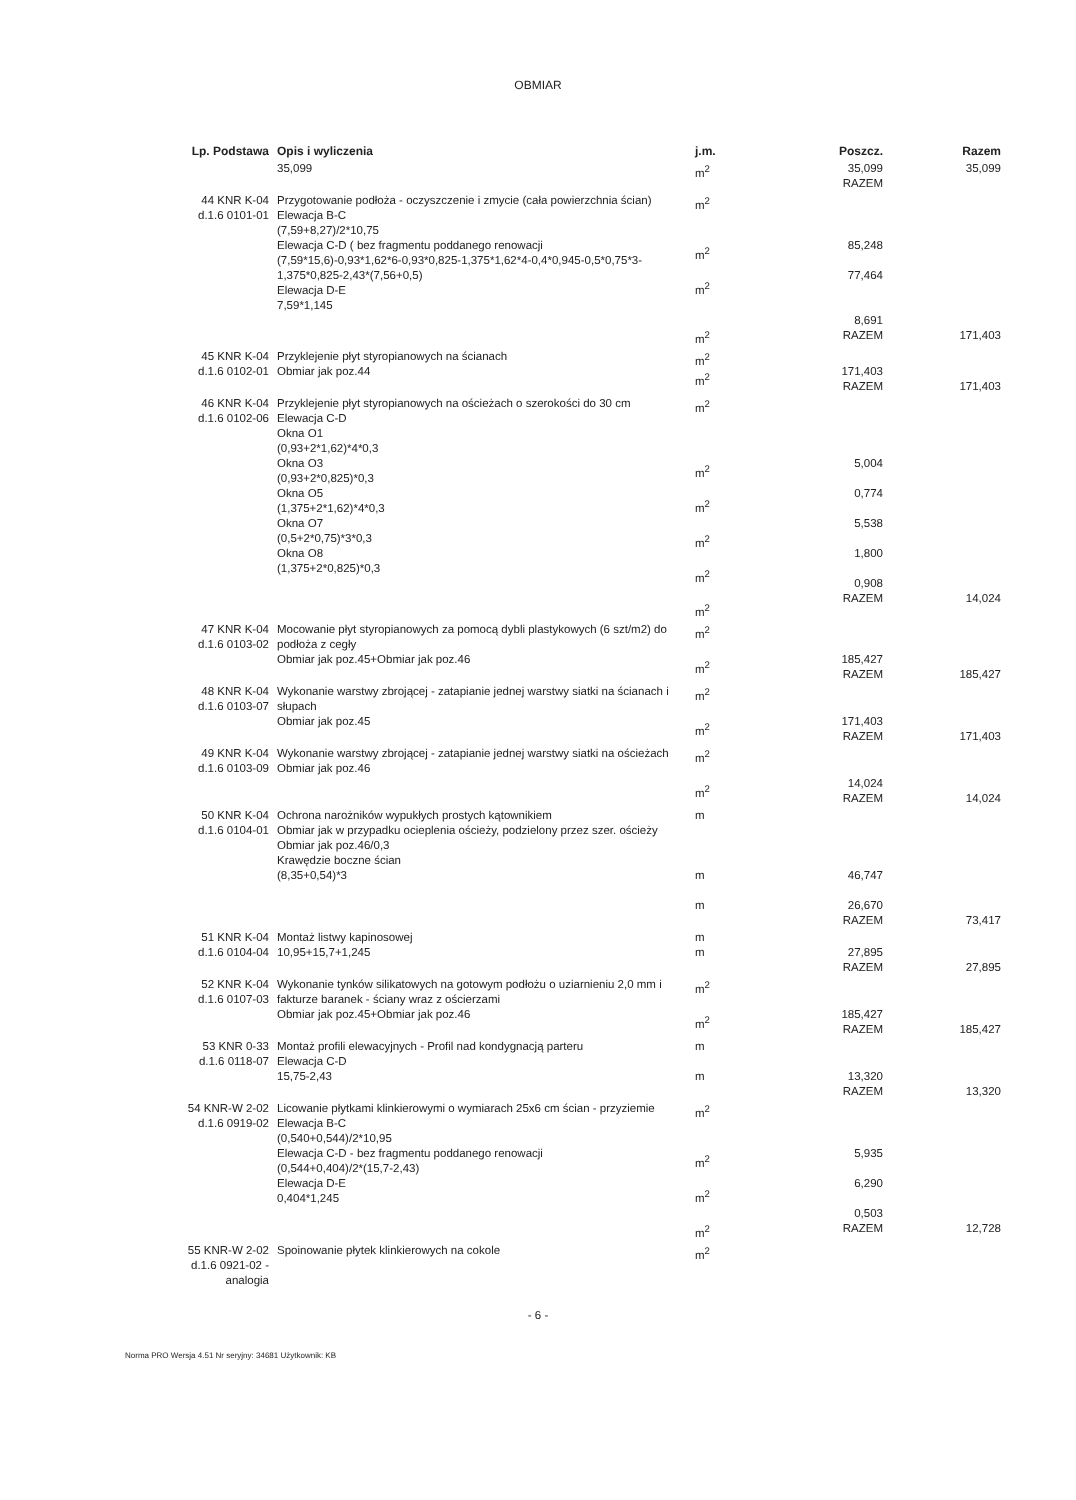OBMIAR
| Lp. Podstawa | Opis i wyliczenia | j.m. | Poszcz. | Razem |
| --- | --- | --- | --- | --- |
| | 35,099 | m<sup>2</sup> | 35,099 RAZEM | 35,099 |
| 44 KNR K-04 d.1.6 0101-01 | Przygotowanie podłoża - oczyszczenie i zmycie (cała powierzchnia ścian) Elewacja B-C (7,59+8,27)/2*10,75 Elewacja C-D ( bez fragmentu poddanego renowacji (7,59*15,6)-0,93*1,62*6-0,93*0,825-1,375*1,62*4-0,4*0,945-0,5*0,75*3-1,375*0,825-2,43*(7,56+0,5) Elewacja D-E 7,59*1,145 | m<sup>2</sup> m<sup>2</sup> m<sup>2</sup> m<sup>2</sup> | 85,248 77,464 8,691 RAZEM | 171,403 |
| 45 KNR K-04 d.1.6 0102-01 | Przyklejenie płyt styropianowych na ścianach Obmiar jak poz.44 | m<sup>2</sup> m<sup>2</sup> | 171,403 RAZEM | 171,403 |
| 46 KNR K-04 d.1.6 0102-06 | Przyklejenie płyt styropianowych na ościeżach o szerokości do 30 cm Elewacja C-D Okna O1 (0,93+2*1,62)*4*0,3 Okna O3 (0,93+2*0,825)*0,3 Okna O5 (1,375+2*1,62)*4*0,3 Okna O7 (0,5+2*0,75)*3*0,3 Okna O8 (1,375+2*0,825)*0,3 | m<sup>2</sup> m<sup>2</sup> m<sup>2</sup> m<sup>2</sup> m<sup>2</sup> m<sup>2</sup> | 5,004 0,774 5,538 1,800 0,908 RAZEM | 14,024 |
| 47 KNR K-04 d.1.6 0103-02 | Mocowanie płyt styropianowych za pomocą dybli plastykowych (6 szt/m2) do podłoża z cegły Obmiar jak poz.45+Obmiar jak poz.46 | m<sup>2</sup> m<sup>2</sup> | 185,427 RAZEM | 185,427 |
| 48 KNR K-04 d.1.6 0103-07 | Wykonanie warstwy zbrojącej - zatapianie jednej warstwy siatki na ścianach i słupach Obmiar jak poz.45 | m<sup>2</sup> m<sup>2</sup> | 171,403 RAZEM | 171,403 |
| 49 KNR K-04 d.1.6 0103-09 | Wykonanie warstwy zbrojącej - zatapianie jednej warstwy siatki na ościeżach Obmiar jak poz.46 | m<sup>2</sup> m<sup>2</sup> | 14,024 RAZEM | 14,024 |
| 50 KNR K-04 d.1.6 0104-01 | Ochrona narożników wypukłych prostych kątownikiem Obmiar jak w przypadku ocieplenia ościeży, podzielony przez szer. ościeży Obmiar jak poz.46/0,3 Krawędzie boczne ścian (8,35+0,54)*3 | m m m | 46,747 26,670 RAZEM | 73,417 |
| 51 KNR K-04 d.1.6 0104-04 | Montaż listwy kapinosowej 10,95+15,7+1,245 | m m | 27,895 RAZEM | 27,895 |
| 52 KNR K-04 d.1.6 0107-03 | Wykonanie tynków silikatowych na gotowym podłożu o uziarnieniu 2,0 mm i fakturze baranek - ściany wraz z ościerzami Obmiar jak poz.45+Obmiar jak poz.46 | m<sup>2</sup> m<sup>2</sup> | 185,427 RAZEM | 185,427 |
| 53 KNR 0-33 d.1.6 0118-07 | Montaż profili elewacyjnych - Profil nad kondygnacją parteru Elewacja C-D 15,75-2,43 | m m | 13,320 RAZEM | 13,320 |
| 54 KNR-W 2-02 d.1.6 0919-02 | Licowanie płytkami klinkierowymi o wymiarach 25x6 cm ścian - przyziemie Elewacja B-C (0,540+0,544)/2*10,95 Elewacja C-D - bez fragmentu poddanego renowacji (0,544+0,404)/2*(15,7-2,43) Elewacja D-E 0,404*1,245 | m<sup>2</sup> m<sup>2</sup> m<sup>2</sup> m<sup>2</sup> | 5,935 6,290 0,503 RAZEM | 12,728 |
| 55 KNR-W 2-02 d.1.6 0921-02 - analogia | Spoinowanie płytek klinkierowych na cokole | m<sup>2</sup> | | |
- 6 -
Norma PRO Wersja 4.51 Nr seryjny: 34681 Użytkownik: KB